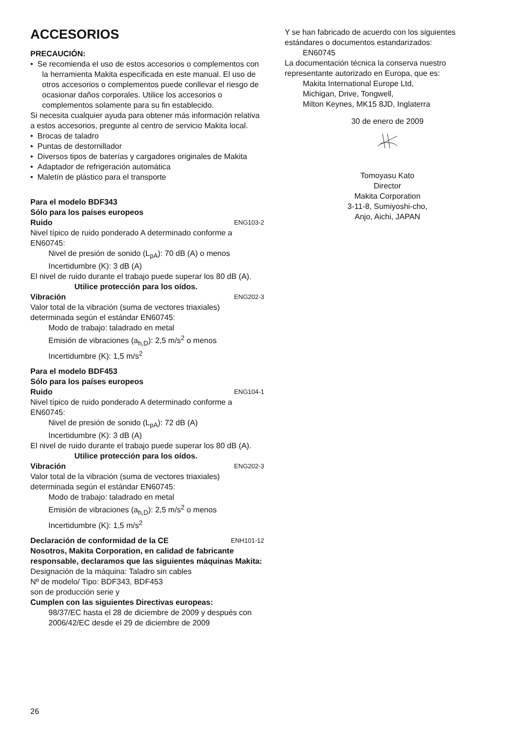ACCESORIOS
PRECAUCIÓN:
• Se recomienda el uso de estos accesorios o complementos con la herramienta Makita especificada en este manual. El uso de otros accesorios o complementos puede conllevar el riesgo de ocasionar daños corporales. Utilice los accesorios o complementos solamente para su fin establecido.
Si necesita cualquier ayuda para obtener más información relativa a estos accesorios, pregunte al centro de servicio Makita local.
• Brocas de taladro
• Puntas de destornillador
• Diversos tipos de baterías y cargadores originales de Makita
• Adaptador de refrigeración automática
• Maletín de plástico para el transporte
Para el modelo BDF343
Sólo para los países europeos
Ruido ENG103-2
Nivel típico de ruido ponderado A determinado conforme a EN60745:
Nivel de presión de sonido (L<sub>pA</sub>): 70 dB (A) o menos
Incertidumbre (K): 3 dB (A)
El nivel de ruido durante el trabajo puede superar los 80 dB (A).
Utilice protección para los oídos.
Vibración ENG202-3
Valor total de la vibración (suma de vectores triaxiales) determinada según el estándar EN60745:
Modo de trabajo: taladrado en metal
Emisión de vibraciones (a<sub>h,D</sub>): 2,5 m/s<sup>2</sup> o menos
Incertidumbre (K): 1,5 m/s<sup>2</sup>
Para el modelo BDF453
Sólo para los países europeos
Ruido ENG104-1
Nivel típico de ruido ponderado A determinado conforme a EN60745:
Nivel de presión de sonido (L<sub>pA</sub>): 72 dB (A)
Incertidumbre (K): 3 dB (A)
El nivel de ruido durante el trabajo puede superar los 80 dB (A).
Utilice protección para los oídos.
Vibración ENG202-3
Valor total de la vibración (suma de vectores triaxiales) determinada según el estándar EN60745:
Modo de trabajo: taladrado en metal
Emisión de vibraciones (a<sub>h,D</sub>): 2,5 m/s<sup>2</sup> o menos
Incertidumbre (K): 1,5 m/s<sup>2</sup>
Declaración de conformidad de la CE ENH101-12
Nosotros, Makita Corporation, en calidad de fabricante responsable, declaramos que las siguientes máquinas Makita:
Designación de la máquina: Taladro sin cables
Nº de modelo/ Tipo: BDF343, BDF453
son de producción serie y
Cumplen con las siguientes Directivas europeas:
98/37/EC hasta el 28 de diciembre de 2009 y después con 2006/42/EC desde el 29 de diciembre de 2009
Y se han fabricado de acuerdo con los siguientes estándares o documentos estandarizados:
EN60745
La documentación técnica la conserva nuestro representante autorizado en Europa, que es:
Makita International Europe Ltd,
Michigan, Drive, Tongwell,
Milton Keynes, MK15 8JD, Inglaterra
30 de enero de 2009
Tomoyasu Kato
Director
Makita Corporation
3-11-8, Sumiyoshi-cho,
Anjo, Aichi, JAPAN
26